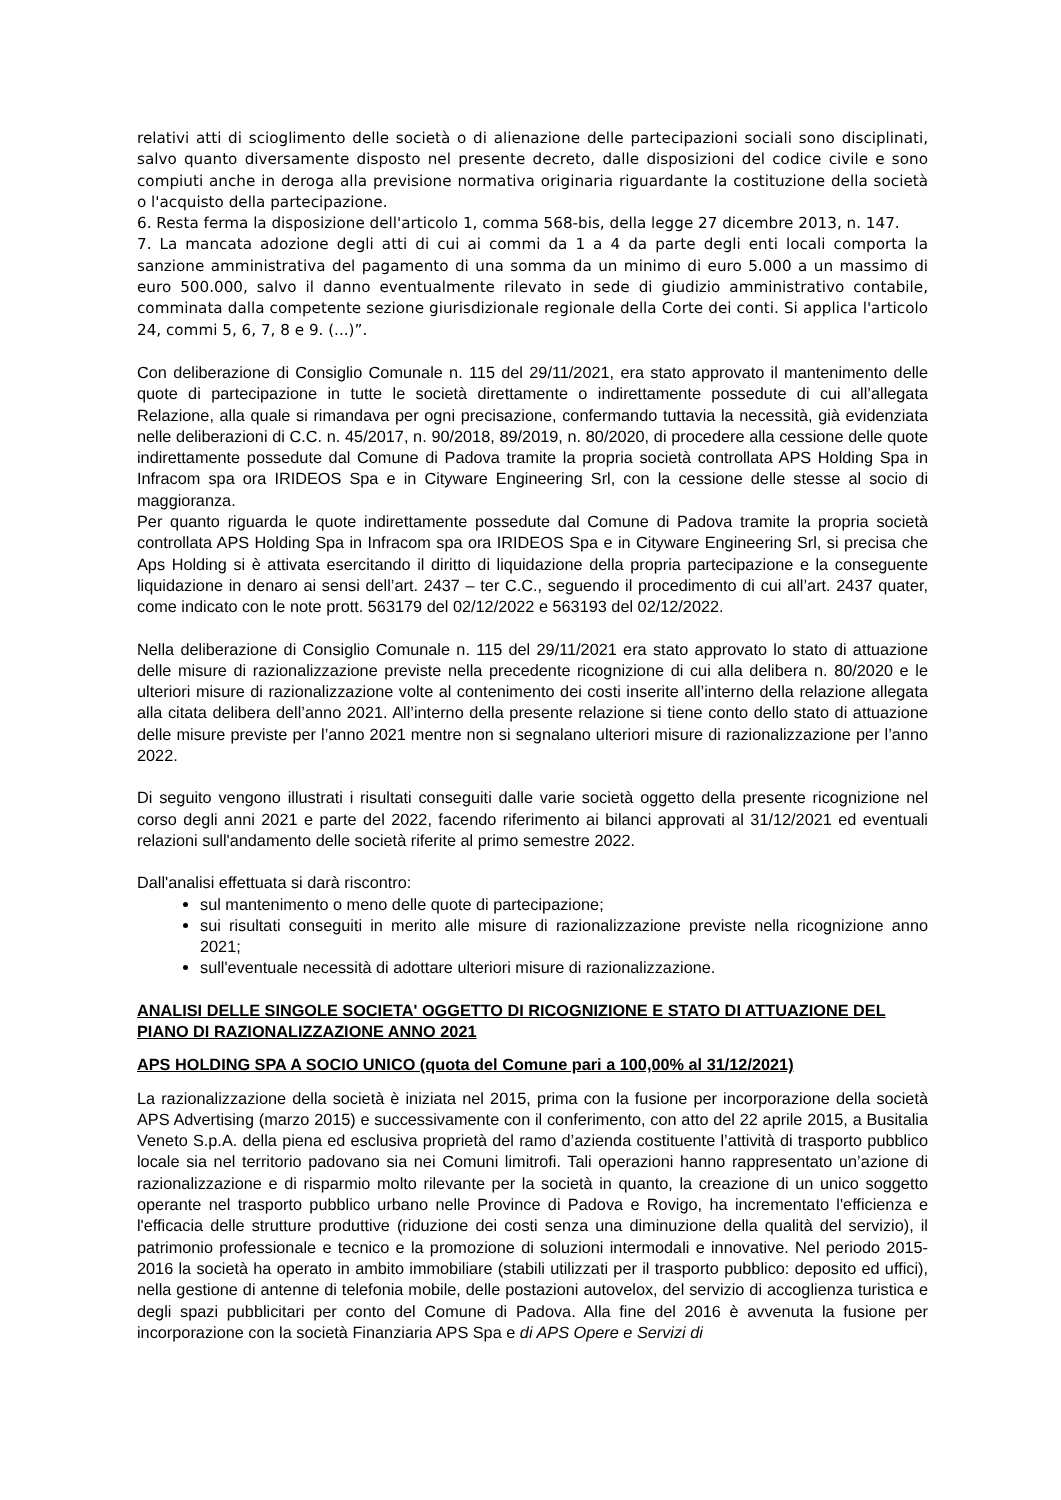relativi atti di scioglimento delle società o di alienazione delle partecipazioni sociali sono disciplinati, salvo quanto diversamente disposto nel presente decreto, dalle disposizioni del codice civile e sono compiuti anche in deroga alla previsione normativa originaria riguardante la costituzione della società o l'acquisto della partecipazione.
6. Resta ferma la disposizione dell'articolo 1, comma 568-bis, della legge 27 dicembre 2013, n. 147.
7. La mancata adozione degli atti di cui ai commi da 1 a 4 da parte degli enti locali comporta la sanzione amministrativa del pagamento di una somma da un minimo di euro 5.000 a un massimo di euro 500.000, salvo il danno eventualmente rilevato in sede di giudizio amministrativo contabile, comminata dalla competente sezione giurisdizionale regionale della Corte dei conti. Si applica l'articolo 24, commi 5, 6, 7, 8 e 9. (...)”.
Con deliberazione di Consiglio Comunale n. 115 del 29/11/2021, era stato approvato il mantenimento delle quote di partecipazione in tutte le società direttamente o indirettamente possedute di cui all’allegata Relazione, alla quale si rimandava per ogni precisazione, confermando tuttavia la necessità, già evidenziata nelle deliberazioni di C.C. n. 45/2017, n. 90/2018, 89/2019, n. 80/2020, di procedere alla cessione delle quote indirettamente possedute dal Comune di Padova tramite la propria società controllata APS Holding Spa in Infracom spa ora IRIDEOS Spa e in Cityware Engineering Srl, con la cessione delle stesse al socio di maggioranza.
Per quanto riguarda le quote indirettamente possedute dal Comune di Padova tramite la propria società controllata APS Holding Spa in Infracom spa ora IRIDEOS Spa e in Cityware Engineering Srl, si precisa che Aps Holding si è attivata esercitando il diritto di liquidazione della propria partecipazione e la conseguente liquidazione in denaro ai sensi dell’art. 2437 – ter C.C., seguendo il procedimento di cui all’art. 2437 quater, come indicato con le note prott. 563179 del 02/12/2022 e 563193 del 02/12/2022.
Nella deliberazione di Consiglio Comunale n. 115 del 29/11/2021 era stato approvato lo stato di attuazione delle misure di razionalizzazione previste nella precedente ricognizione di cui alla delibera n. 80/2020 e le ulteriori misure di razionalizzazione volte al contenimento dei costi inserite all’interno della relazione allegata alla citata delibera dell’anno 2021. All’interno della presente relazione si tiene conto dello stato di attuazione delle misure previste per l’anno 2021 mentre non si segnalano ulteriori misure di razionalizzazione per l’anno 2022.
Di seguito vengono illustrati i risultati conseguiti dalle varie società oggetto della presente ricognizione nel corso degli anni 2021 e parte del 2022, facendo riferimento ai bilanci approvati al 31/12/2021 ed eventuali relazioni sull'andamento delle società riferite al primo semestre 2022.
Dall'analisi effettuata si darà riscontro:
sul mantenimento o meno delle quote di partecipazione;
sui risultati conseguiti in merito alle misure di razionalizzazione previste nella ricognizione anno 2021;
sull'eventuale necessità di adottare ulteriori misure di razionalizzazione.
ANALISI DELLE SINGOLE SOCIETA' OGGETTO DI RICOGNIZIONE E STATO DI ATTUAZIONE DEL PIANO DI RAZIONALIZZAZIONE ANNO 2021
APS HOLDING SPA A SOCIO UNICO (quota del Comune pari a 100,00% al 31/12/2021)
La razionalizzazione della società è iniziata nel 2015, prima con la fusione per incorporazione della società APS Advertising (marzo 2015) e successivamente con il conferimento, con atto del 22 aprile 2015, a Busitalia Veneto S.p.A. della piena ed esclusiva proprietà del ramo d’azienda costituente l’attività di trasporto pubblico locale sia nel territorio padovano sia nei Comuni limitrofi. Tali operazioni hanno rappresentato un’azione di razionalizzazione e di risparmio molto rilevante per la società in quanto, la creazione di un unico soggetto operante nel trasporto pubblico urbano nelle Province di Padova e Rovigo, ha incrementato l'efficienza e l'efficacia delle strutture produttive (riduzione dei costi senza una diminuzione della qualità del servizio), il patrimonio professionale e tecnico e la promozione di soluzioni intermodali e innovative. Nel periodo 2015-2016 la società ha operato in ambito immobiliare (stabili utilizzati per il trasporto pubblico: deposito ed uffici), nella gestione di antenne di telefonia mobile, delle postazioni autovelox, del servizio di accoglienza turistica e degli spazi pubblicitari per conto del Comune di Padova. Alla fine del 2016 è avvenuta la fusione per incorporazione con la società Finanziaria APS Spa e di APS Opere e Servizi di